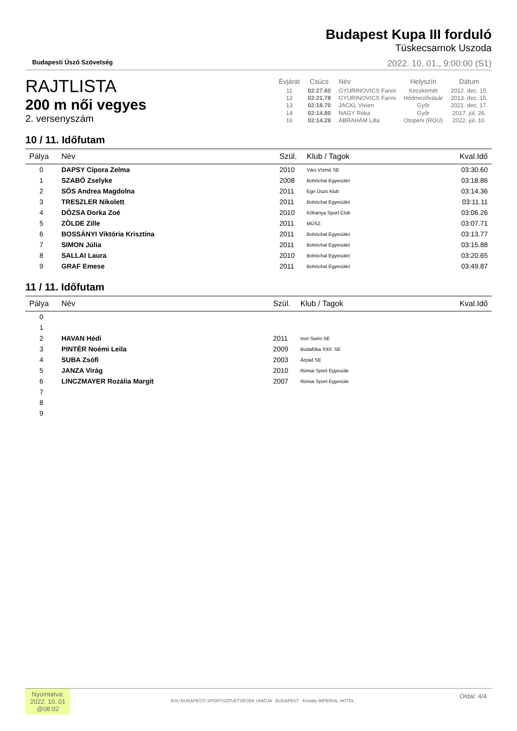Budapesti Úszó Szövetség
Budapest Kupa III forduló
Tüskecsarnok Uszoda
2022. 10. 01., 9:00:00 (S1)
RAJTLISTA
200 m női vegyes
2. versenyszám
| Évjárat | Csúcs | Név | Helyszín | Dátum |
| --- | --- | --- | --- | --- |
| 11 | 02:27.60 | GYURINOVICS Fanni | Kecskemét | 2012. dec. 15. |
| 12 | 02:21.78 | GYURINOVICS Fanni | Hódmezővásár | 2013. dec. 15. |
| 13 | 02:18.70 | JACKL Vivien | Győr | 2021. dec. 17. |
| 14 | 02:14.80 | NAGY Réka | Győr | 2017. júl. 26. |
| 16 | 02:14.28 | ÁBRAHÁM Lilla | Otopeni (ROU) | 2022. júl. 10. |
10 / 11. Időfutam
| Pálya | Név | Szül. | Klub / Tagok | Kval.Idő |
| --- | --- | --- | --- | --- |
| 0 | DAPSY Cipora Zelma | 2010 | Váci Vízmű SE | 03:30.60 |
| 1 | SZABÓ Zselyke | 2008 | Bohóchal Egyesület | 03:18.86 |
| 2 | SÓS Andrea Magdolna | 2011 | Egri Úszó Klub | 03:14.36 |
| 3 | TRESZLER Nikolett | 2011 | Bohóchal Egyesület | 03:11.11 |
| 4 | DÓZSA Dorka Zoé | 2010 | Kőbánya Sport Club | 03:06.26 |
| 5 | ZÖLDE Zille | 2011 | MÚSZ | 03:07.71 |
| 6 | BOSSÁNYI Viktória Krisztina | 2011 | Bohóchal Egyesület | 03:13.77 |
| 7 | SIMON Júlia | 2011 | Bohóchal Egyesület | 03:15.88 |
| 8 | SALLAI Laura | 2010 | Bohóchal Egyesület | 03:20.65 |
| 9 | GRAF Emese | 2011 | Bohóchal Egyesület | 03:49.87 |
11 / 11. Időfutam
| Pálya | Név | Szül. | Klub / Tagok | Kval.Idő |
| --- | --- | --- | --- | --- |
| 0 | | | | |
| 1 | | | | |
| 2 | HAVAN Hédi | 2011 | Iron Swim SE | |
| 3 | PINTÉR Noémi Leila | 2009 | Budafóka XXII. SE | |
| 4 | SUBA Zsófi | 2003 | Árpád SE | |
| 5 | JANZA Virág | 2010 | Római Sport Egyesüle | |
| 6 | LINCZMAYER Rozália Margit | 2007 | Római Sport Egyesüle | |
| 7 | | | | |
| 8 | | | | |
| 9 | | | | |
Nyomtatva:
2022. 10. 01
@08:02
BSU BUDAPESTI SPORTSZÖVETSÉGEK UNIÓJA BUDAPEST Kristály IMPERIAL HOTEL
Oldal: 4/4